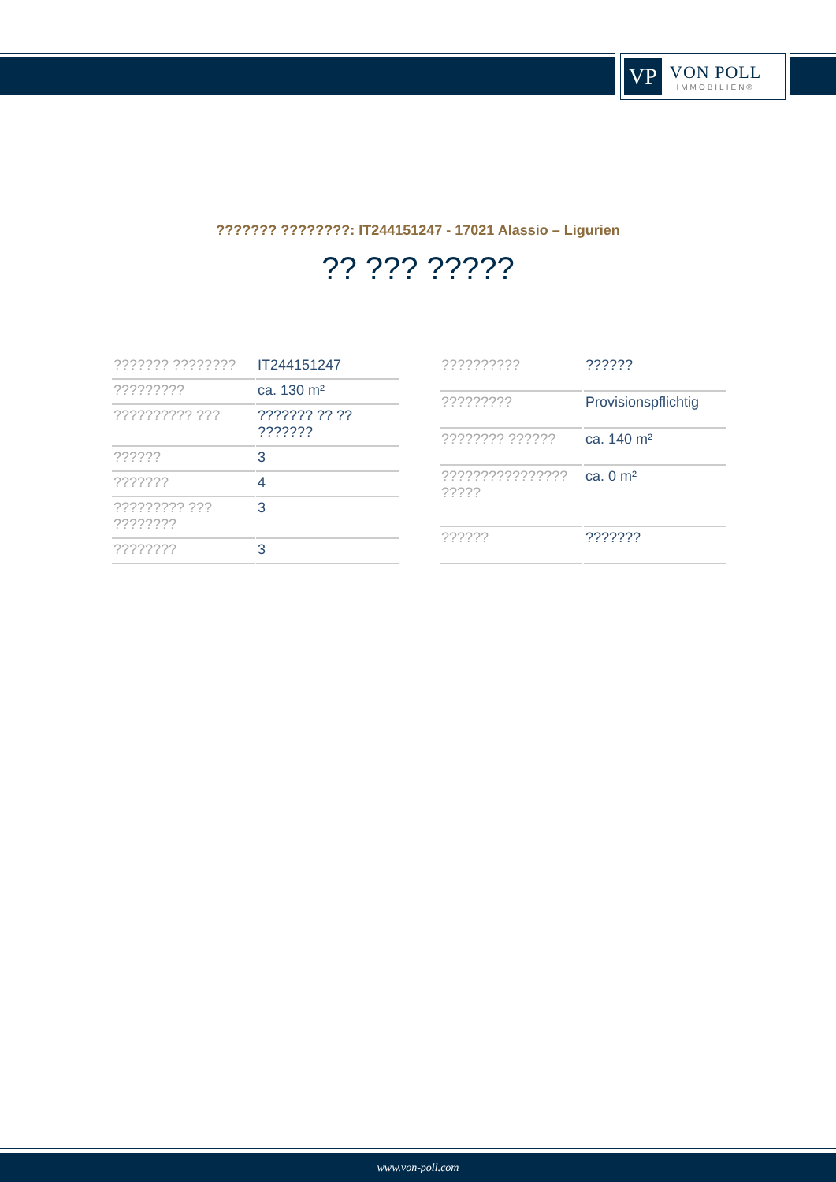VP
VON POLL
IMMOBILIEN®
??????? ????????: IT244151247 - 17021 Alassio – Ligurien
?? ??? ?????
| ??????? ???????? | IT244151247 |
| ????????? | ca. 130 m² |
| ?????????? ??? | ??????? ?? ?? ??????? |
| ?????? | 3 |
| ??????? | 4 |
| ????????? ??? ???????? | 3 |
| ???????? | 3 |
| ?????????? | ?????? |
| ????????? | Provisionspflichtig |
| ???????? ?????? | ca. 140 m² |
| ???????????????? ????? | ca. 0 m² |
| ?????? | ??????? |
www.von-poll.com